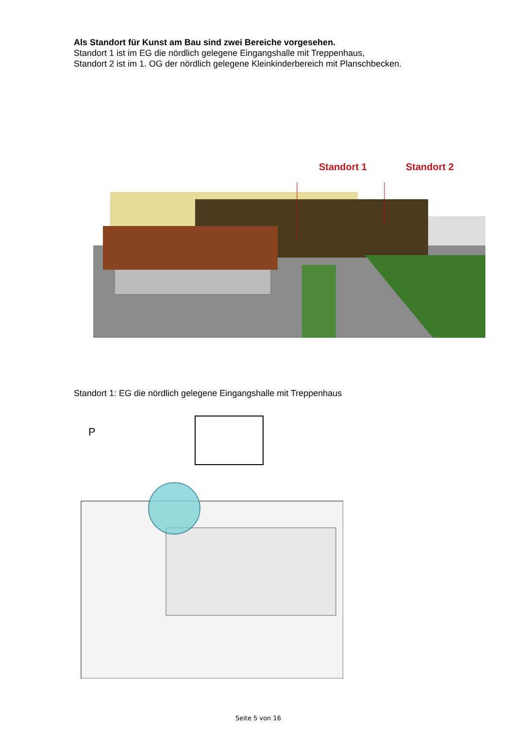Als Standort für Kunst am Bau sind zwei Bereiche vorgesehen.
Standort 1 ist im EG die nördlich gelegene Eingangshalle mit Treppenhaus,
Standort 2 ist im 1. OG der nördlich gelegene Kleinkinderbereich mit Planschbecken.
Standort 1 Standort 2
Standort 1: EG die nördlich gelegene Eingangshalle mit Treppenhaus
P
Seite 5 von 16